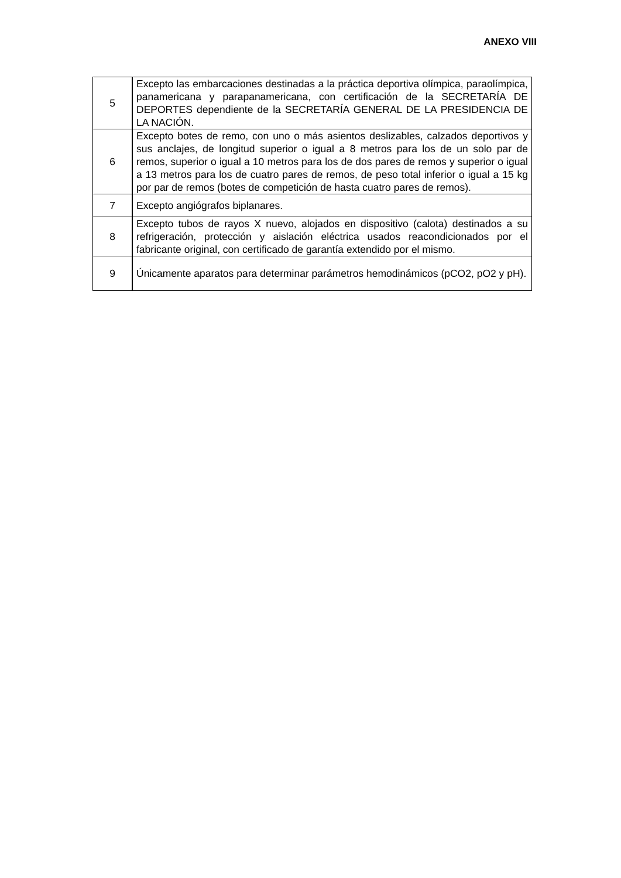ANEXO VIII
| 5 | Excepto las embarcaciones destinadas a la práctica deportiva olímpica, paraolímpica, panamericana y parapanamericana, con certificación de la SECRETARÍA DE DEPORTES dependiente de la SECRETARÍA GENERAL DE LA PRESIDENCIA DE LA NACIÓN. |
| 6 | Excepto botes de remo, con uno o más asientos deslizables, calzados deportivos y sus anclajes, de longitud superior o igual a 8 metros para los de un solo par de remos, superior o igual a 10 metros para los de dos pares de remos y superior o igual a 13 metros para los de cuatro pares de remos, de peso total inferior o igual a 15 kg por par de remos (botes de competición de hasta cuatro pares de remos). |
| 7 | Excepto angiógrafos biplanares. |
| 8 | Excepto tubos de rayos X nuevo, alojados en dispositivo (calota) destinados a su refrigeración, protección y aislación eléctrica usados reacondicionados por el fabricante original, con certificado de garantía extendido por el mismo. |
| 9 | Únicamente aparatos para determinar parámetros hemodinámicos (pCO2, pO2 y pH). |